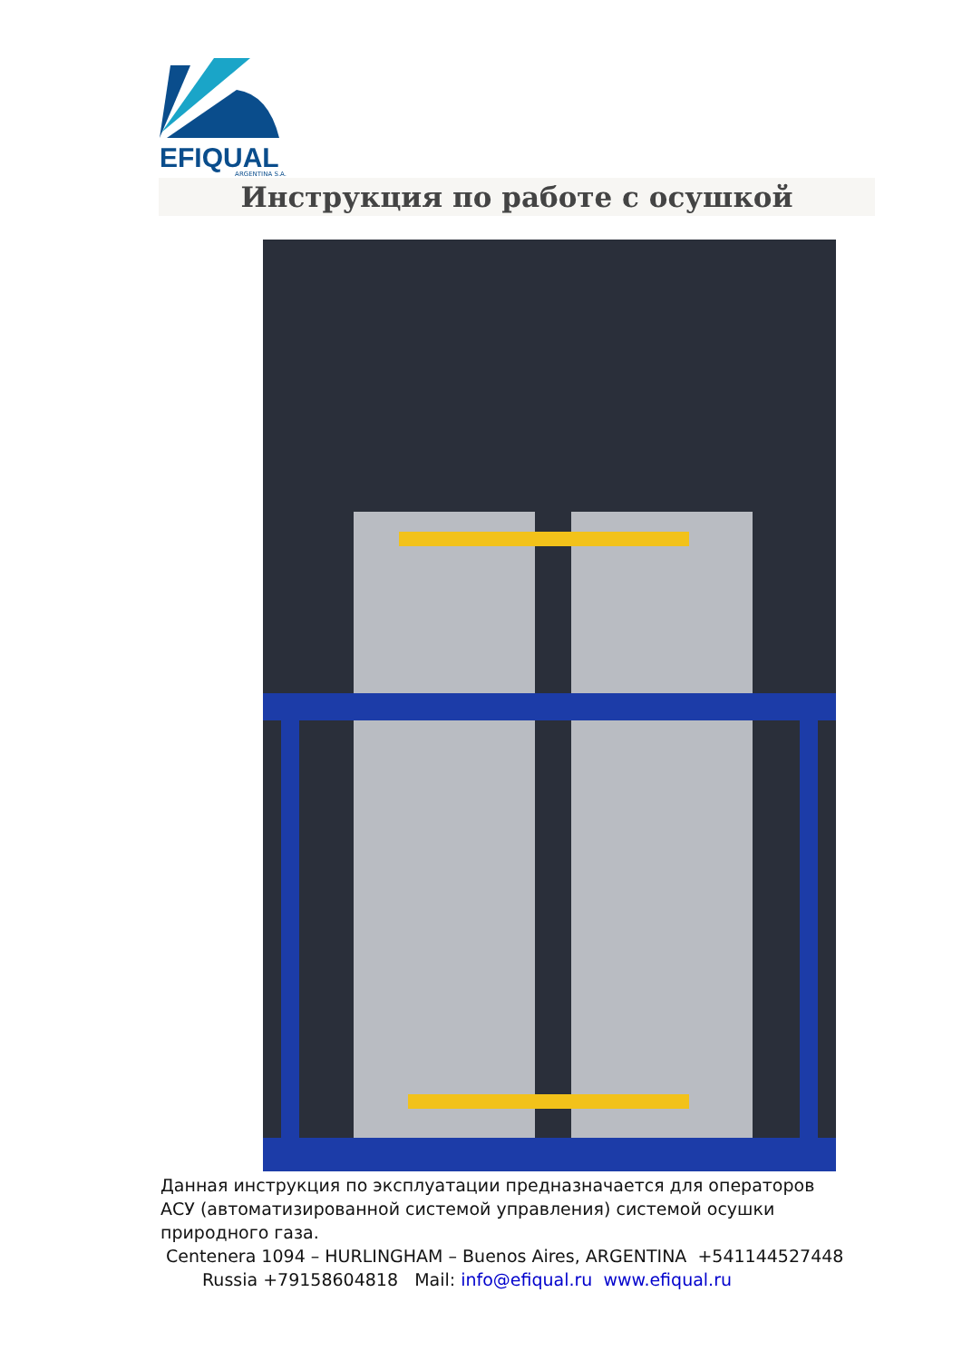EFI QUAL
ARGENTINA S.A.
Инструкция по работе с осушкой
Данная инструкция по эксплуатации предназначается для операторов АСУ (автоматизированной системой управления) системой осушки природного газа.
Centenera 1094 – HURLINGHAM – Buenos Aires, ARGENTINA +541144527448
Russia +79158604818 Mail: info@efiqual.ru www.efiqual.ru